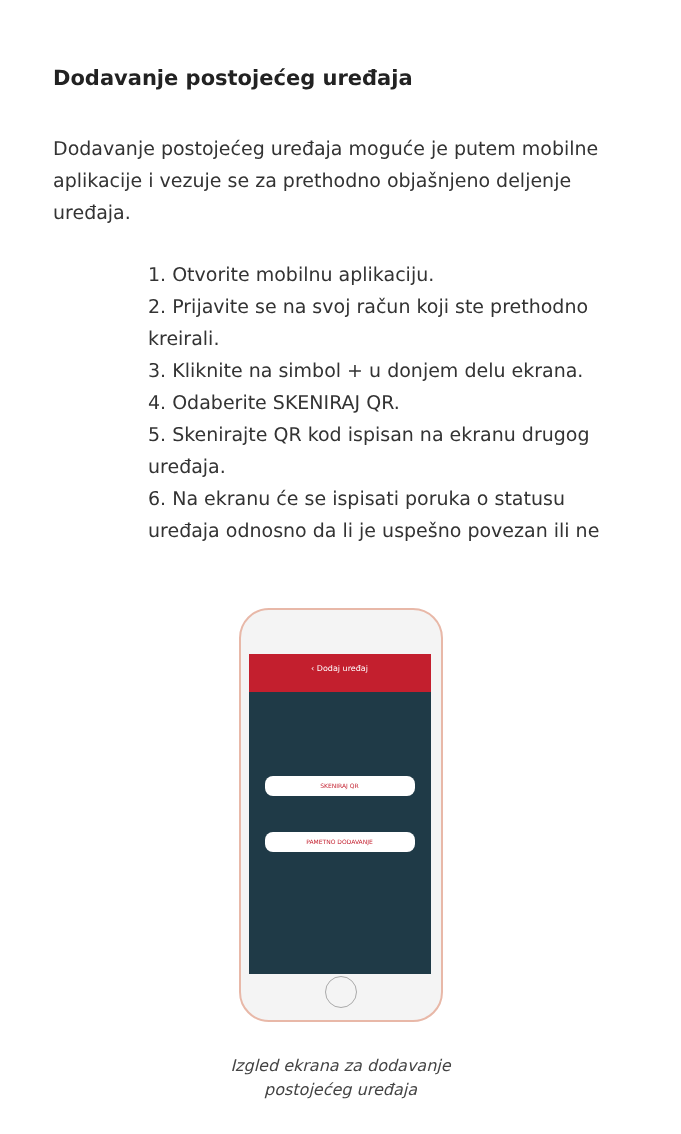Dodavanje postojećeg uređaja
Dodavanje postojećeg uređaja moguće je putem mobilne aplikacije i vezuje se za prethodno objašnjeno deljenje uređaja.
1. Otvorite mobilnu aplikaciju.
2. Prijavite se na svoj račun koji ste prethodno kreirali.
3. Kliknite na simbol + u donjem delu ekrana.
4. Odaberite SKENIRAJ QR.
5. Skenirajte QR kod ispisan na ekranu drugog uređaja.
6. Na ekranu će se ispisati poruka o statusu uređaja odnosno da li je uspešno povezan ili ne
‹ Dodaj uređaj
SKENIRAJ QR
PAMETNO DODAVANJE
Izgled ekrana za dodavanje
postojećeg uređaja